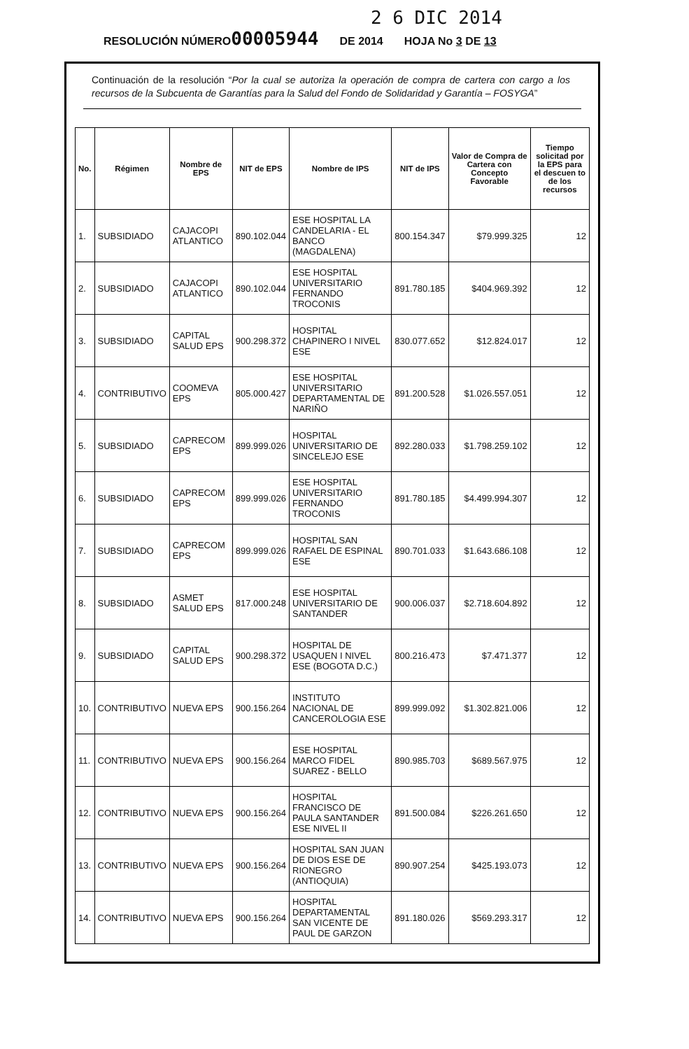2 6 DIC 2014
RESOLUCIÓN NÚMERO00005944 DE 2014 HOJA No 3 DE 13
Continuación de la resolución “Por la cual se autoriza la operación de compra de cartera con cargo a los recursos de la Subcuenta de Garantías para la Salud del Fondo de Solidaridad y Garantía – FOSYGA”
| No. | Régimen | Nombre de EPS | NIT de EPS | Nombre de IPS | NIT de IPS | Valor de Compra de Cartera con Concepto Favorable | Tiempo solicitad por la EPS para el descuen to de los recursos |
| --- | --- | --- | --- | --- | --- | --- | --- |
| 1. | SUBSIDIADO | CAJACOPI ATLANTICO | 890.102.044 | ESE HOSPITAL LA CANDELARIA - EL BANCO (MAGDALENA) | 800.154.347 | $79.999.325 | 12 |
| 2. | SUBSIDIADO | CAJACOPI ATLANTICO | 890.102.044 | ESE HOSPITAL UNIVERSITARIO FERNANDO TROCONIS | 891.780.185 | $404.969.392 | 12 |
| 3. | SUBSIDIADO | CAPITAL SALUD EPS | 900.298.372 | HOSPITAL CHAPINERO I NIVEL ESE | 830.077.652 | $12.824.017 | 12 |
| 4. | CONTRIBUTIVO | COOMEVA EPS | 805.000.427 | ESE HOSPITAL UNIVERSITARIO DEPARTAMENTAL DE NARIÑO | 891.200.528 | $1.026.557.051 | 12 |
| 5. | SUBSIDIADO | CAPRECOM EPS | 899.999.026 | HOSPITAL UNIVERSITARIO DE SINCELEJO ESE | 892.280.033 | $1.798.259.102 | 12 |
| 6. | SUBSIDIADO | CAPRECOM EPS | 899.999.026 | ESE HOSPITAL UNIVERSITARIO FERNANDO TROCONIS | 891.780.185 | $4.499.994.307 | 12 |
| 7. | SUBSIDIADO | CAPRECOM EPS | 899.999.026 | HOSPITAL SAN RAFAEL DE ESPINAL ESE | 890.701.033 | $1.643.686.108 | 12 |
| 8. | SUBSIDIADO | ASMET SALUD EPS | 817.000.248 | ESE HOSPITAL UNIVERSITARIO DE SANTANDER | 900.006.037 | $2.718.604.892 | 12 |
| 9. | SUBSIDIADO | CAPITAL SALUD EPS | 900.298.372 | HOSPITAL DE USAQUEN I NIVEL ESE (BOGOTA D.C.) | 800.216.473 | $7.471.377 | 12 |
| 10. | CONTRIBUTIVO | NUEVA EPS | 900.156.264 | INSTITUTO NACIONAL DE CANCEROLOGIA ESE | 899.999.092 | $1.302.821.006 | 12 |
| 11. | CONTRIBUTIVO | NUEVA EPS | 900.156.264 | ESE HOSPITAL MARCO FIDEL SUAREZ - BELLO | 890.985.703 | $689.567.975 | 12 |
| 12. | CONTRIBUTIVO | NUEVA EPS | 900.156.264 | HOSPITAL FRANCISCO DE PAULA SANTANDER ESE NIVEL II | 891.500.084 | $226.261.650 | 12 |
| 13. | CONTRIBUTIVO | NUEVA EPS | 900.156.264 | HOSPITAL SAN JUAN DE DIOS ESE DE RIONEGRO (ANTIOQUIA) | 890.907.254 | $425.193.073 | 12 |
| 14. | CONTRIBUTIVO | NUEVA EPS | 900.156.264 | HOSPITAL DEPARTAMENTAL SAN VICENTE DE PAUL DE GARZON | 891.180.026 | $569.293.317 | 12 |